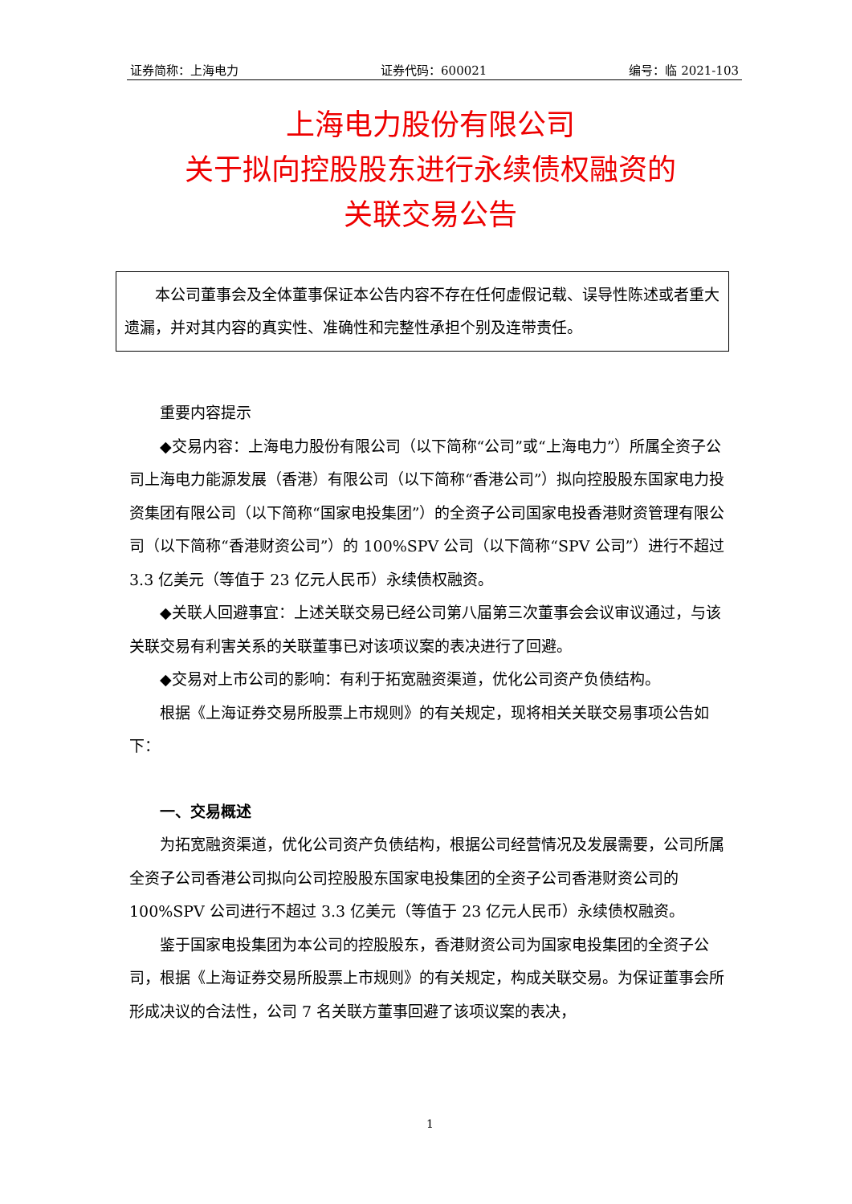证券简称：上海电力 证券代码：600021 编号：临 2021-103
上海电力股份有限公司
关于拟向控股股东进行永续债权融资的
关联交易公告
本公司董事会及全体董事保证本公告内容不存在任何虚假记载、误导性陈述或者重大遗漏，并对其内容的真实性、准确性和完整性承担个别及连带责任。
重要内容提示
◆交易内容：上海电力股份有限公司（以下简称“公司”或“上海电力”）所属全资子公司上海电力能源发展（香港）有限公司（以下简称“香港公司”）拟向控股股东国家电力投资集团有限公司（以下简称“国家电投集团”）的全资子公司国家电投香港财资管理有限公司（以下简称“香港财资公司”）的 100%SPV 公司（以下简称“SPV 公司”）进行不超过 3.3 亿美元（等值于 23 亿元人民币）永续债权融资。
◆关联人回避事宜：上述关联交易已经公司第八届第三次董事会会议审议通过，与该关联交易有利害关系的关联董事已对该项议案的表决进行了回避。
◆交易对上市公司的影响：有利于拓宽融资渠道，优化公司资产负债结构。
根据《上海证券交易所股票上市规则》的有关规定，现将相关关联交易事项公告如下：
一、交易概述
为拓宽融资渠道，优化公司资产负债结构，根据公司经营情况及发展需要，公司所属全资子公司香港公司拟向公司控股股东国家电投集团的全资子公司香港财资公司的 100%SPV 公司进行不超过 3.3 亿美元（等值于 23 亿元人民币）永续债权融资。
鉴于国家电投集团为本公司的控股股东，香港财资公司为国家电投集团的全资子公司，根据《上海证券交易所股票上市规则》的有关规定，构成关联交易。为保证董事会所形成决议的合法性，公司 7 名关联方董事回避了该项议案的表决，
1